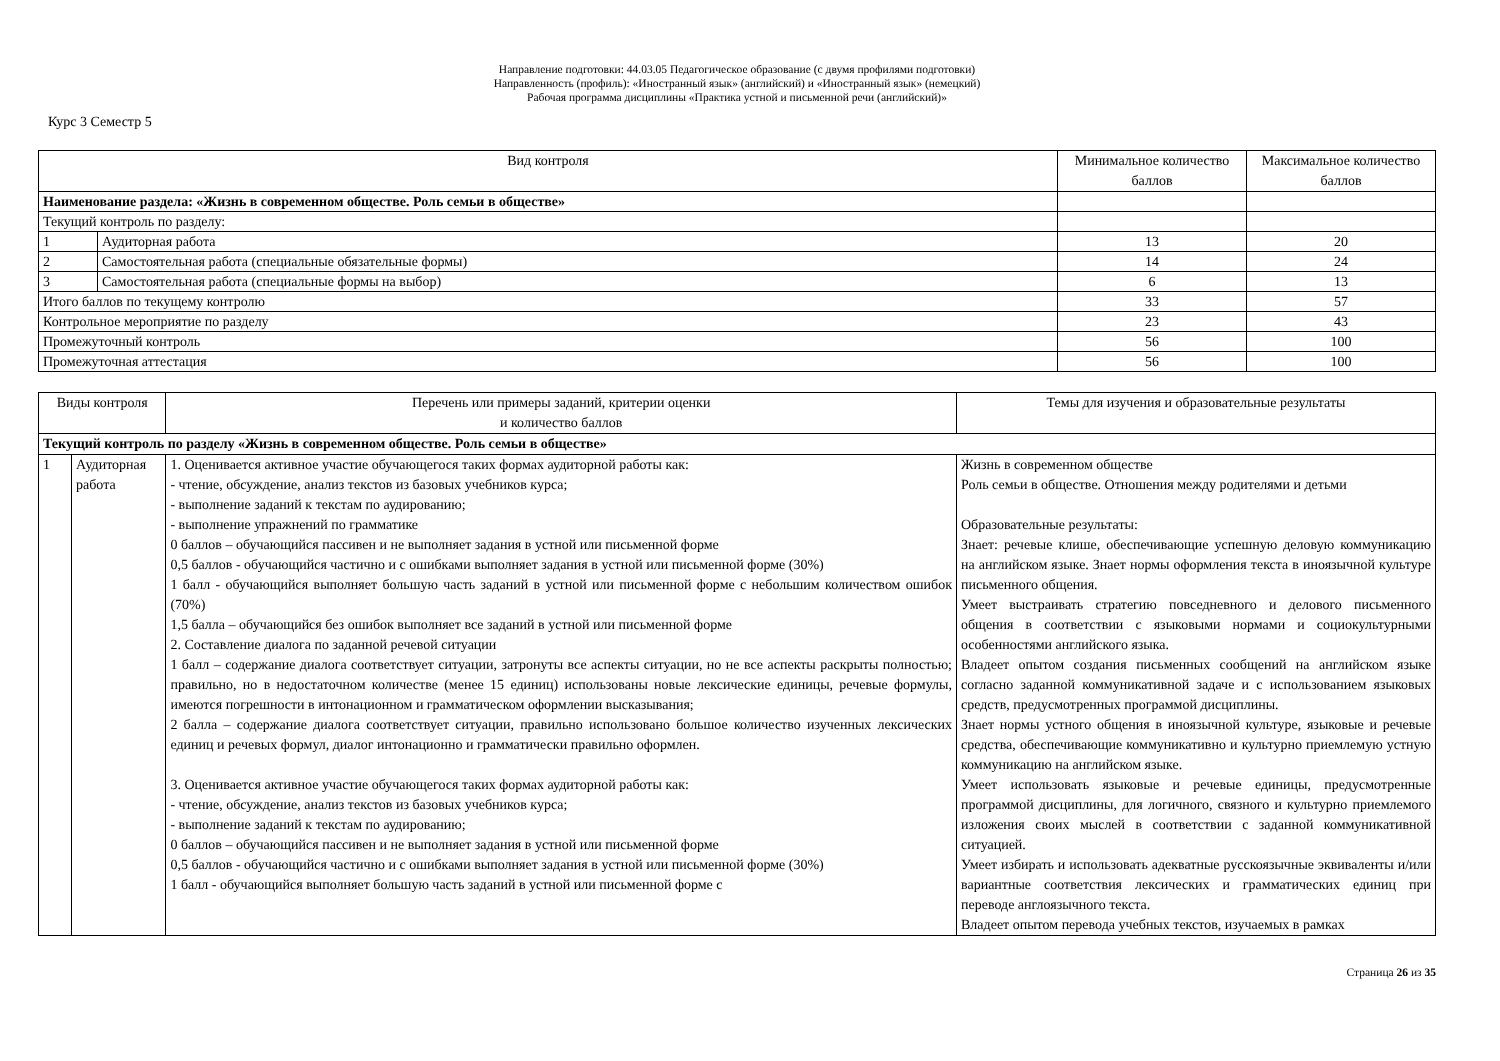Направление подготовки: 44.03.05 Педагогическое образование (с двумя профилями подготовки)
Направленность (профиль): «Иностранный язык» (английский) и «Иностранный язык» (немецкий)
Рабочая программа дисциплины «Практика устной и письменной речи (английский)»
Курс 3 Семестр 5
| Вид контроля | | Минимальное количество баллов | Максимальное количество баллов |
| --- | --- | --- | --- |
| Наименование раздела: «Жизнь в современном обществе. Роль семьи в обществе» | | | |
| Текущий контроль по разделу: | | | |
| 1 | Аудиторная работа | 13 | 20 |
| 2 | Самостоятельная работа (специальные обязательные формы) | 14 | 24 |
| 3 | Самостоятельная работа (специальные формы на выбор) | 6 | 13 |
| Итого баллов по текущему контролю | | 33 | 57 |
| Контрольное мероприятие по разделу | | 23 | 43 |
| Промежуточный контроль | | 56 | 100 |
| Промежуточная аттестация | | 56 | 100 |
| Виды контроля | | Перечень или примеры заданий, критерии оценки и количество баллов | Темы для изучения и образовательные результаты |
| --- | --- | --- | --- |
| Текущий контроль по разделу «Жизнь в современном обществе. Роль семьи в обществе» | | | |
| 1 | Аудиторная работа | 1. Оценивается активное участие обучающегося таких формах аудиторной работы как: - чтение, обсуждение, анализ текстов из базовых учебников курса; - выполнение заданий к текстам по аудированию; - выполнение упражнений по грамматике 0 баллов – обучающийся пассивен и не выполняет задания в устной или письменной форме 0,5 баллов - обучающийся частично и с ошибками выполняет задания в устной или письменной форме (30%) 1 балл - обучающийся выполняет большую часть заданий в устной или письменной форме с небольшим количеством ошибок (70%) 1,5 балла – обучающийся без ошибок выполняет все заданий в устной или письменной форме 2. Составление диалога по заданной речевой ситуации 1 балл – содержание диалога соответствует ситуации, затронуты все аспекты ситуации, но не все аспекты раскрыты полностью; правильно, но в недостаточном количестве (менее 15 единиц) использованы новые лексические единицы, речевые формулы, имеются погрешности в интонационном и грамматическом оформлении высказывания; 2 балла – содержание диалога соответствует ситуации, правильно использовано большое количество изученных лексических единиц и речевых формул, диалог интонационно и грамматически правильно оформлен. 3. Оценивается активное участие обучающегося таких формах аудиторной работы как: - чтение, обсуждение, анализ текстов из базовых учебников курса; - выполнение заданий к текстам по аудированию; 0 баллов – обучающийся пассивен и не выполняет задания в устной или письменной форме 0,5 баллов - обучающийся частично и с ошибками выполняет задания в устной или письменной форме (30%) 1 балл - обучающийся выполняет большую часть заданий в устной или письменной форме с | Жизнь в современном обществе Роль семьи в обществе. Отношения между родителями и детьми Образовательные результаты: Знает: речевые клише, обеспечивающие успешную деловую коммуникацию на английском языке. Знает нормы оформления текста в иноязычной культуре письменного общения. Умеет выстраивать стратегию повседневного и делового письменного общения в соответствии с языковыми нормами и социокультурными особенностями английского языка. Владеет опытом создания письменных сообщений на английском языке согласно заданной коммуникативной задаче и с использованием языковых средств, предусмотренных программой дисциплины. Знает нормы устного общения в иноязычной культуре, языковые и речевые средства, обеспечивающие коммуникативно и культурно приемлемую устную коммуникацию на английском языке. Умеет использовать языковые и речевые единицы, предусмотренные программой дисциплины, для логичного, связного и культурно приемлемого изложения своих мыслей в соответствии с заданной коммуникативной ситуацией. Умеет избирать и использовать адекватные русскоязычные эквиваленты и/или вариантные соответствия лексических и грамматических единиц при переводе англоязычного текста. Владеет опытом перевода учебных текстов, изучаемых в рамках |
Страница 26 из 35